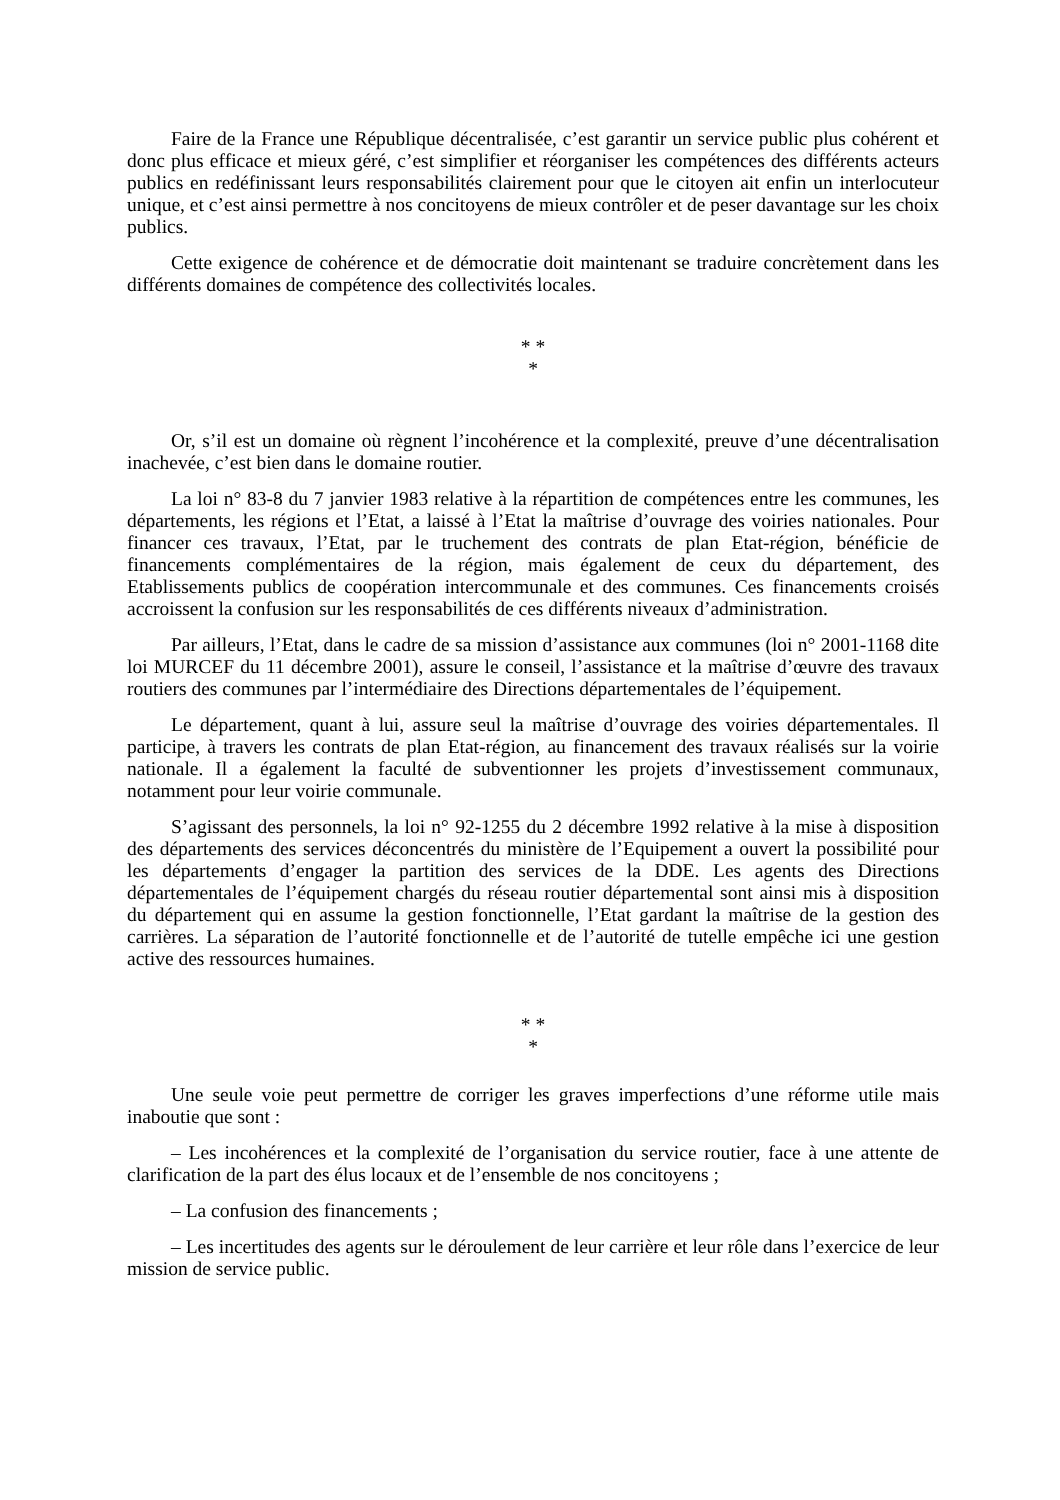Faire de la France une République décentralisée, c’est garantir un service public plus cohérent et donc plus efficace et mieux géré, c’est simplifier et réorganiser les compétences des différents acteurs publics en redéfinissant leurs responsabilités clairement pour que le citoyen ait enfin un interlocuteur unique, et c’est ainsi permettre à nos concitoyens de mieux contrôler et de peser davantage sur les choix publics.
Cette exigence de cohérence et de démocratie doit maintenant se traduire concrètement dans les différents domaines de compétence des collectivités locales.
* *
*
Or, s’il est un domaine où règnent l’incohérence et la complexité, preuve d’une décentralisation inachevée, c’est bien dans le domaine routier.
La loi n° 83-8 du 7 janvier 1983 relative à la répartition de compétences entre les communes, les départements, les régions et l’Etat, a laissé à l’Etat la maîtrise d’ouvrage des voiries nationales. Pour financer ces travaux, l’Etat, par le truchement des contrats de plan Etat-région, bénéficie de financements complémentaires de la région, mais également de ceux du département, des Etablissements publics de coopération intercommunale et des communes. Ces financements croisés accroissent la confusion sur les responsabilités de ces différents niveaux d’administration.
Par ailleurs, l’Etat, dans le cadre de sa mission d’assistance aux communes (loi n° 2001-1168 dite loi MURCEF du 11 décembre 2001), assure le conseil, l’assistance et la maîtrise d’œuvre des travaux routiers des communes par l’intermédiaire des Directions départementales de l’équipement.
Le département, quant à lui, assure seul la maîtrise d’ouvrage des voiries départementales. Il participe, à travers les contrats de plan Etat-région, au financement des travaux réalisés sur la voirie nationale. Il a également la faculté de subventionner les projets d’investissement communaux, notamment pour leur voirie communale.
S’agissant des personnels, la loi n° 92-1255 du 2 décembre 1992 relative à la mise à disposition des départements des services déconcentrés du ministère de l’Equipement a ouvert la possibilité pour les départements d’engager la partition des services de la DDE. Les agents des Directions départementales de l’équipement chargés du réseau routier départemental sont ainsi mis à disposition du département qui en assume la gestion fonctionnelle, l’Etat gardant la maîtrise de la gestion des carrières. La séparation de l’autorité fonctionnelle et de l’autorité de tutelle empêche ici une gestion active des ressources humaines.
* *
*
Une seule voie peut permettre de corriger les graves imperfections d’une réforme utile mais inaboutie que sont :
– Les incohérences et la complexité de l’organisation du service routier, face à une attente de clarification de la part des élus locaux et de l’ensemble de nos concitoyens ;
– La confusion des financements ;
– Les incertitudes des agents sur le déroulement de leur carrière et leur rôle dans l’exercice de leur mission de service public.